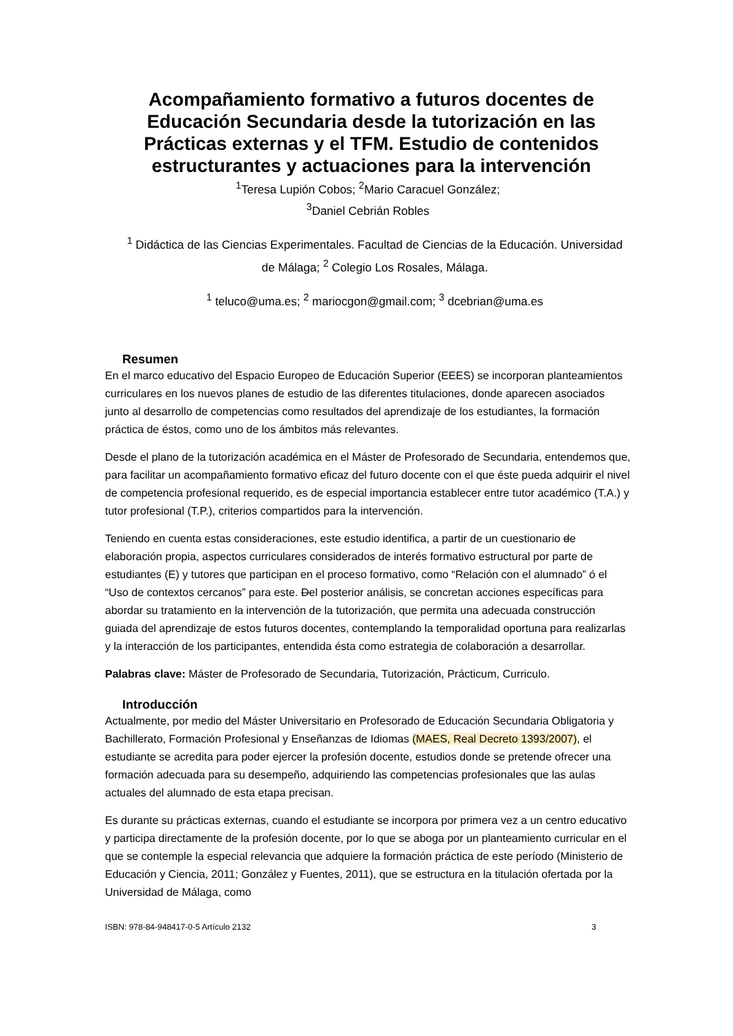Acompañamiento formativo a futuros docentes de Educación Secundaria desde la tutorización en las Prácticas externas y el TFM. Estudio de contenidos estructurantes y actuaciones para la intervención
<sup>1</sup> Teresa Lupión Cobos; <sup>2</sup>Mario Caracuel González;
<sup>3</sup> Daniel Cebrián Robles
<sup>1</sup> Didáctica de las Ciencias Experimentales. Facultad de Ciencias de la Educación. Universidad de Málaga; <sup>2</sup> Colegio Los Rosales, Málaga.
<sup>1</sup> teluco@uma.es; <sup>2</sup> mariocgon@gmail.com; <sup>3</sup> dcebrian@uma.es
Resumen
En el marco educativo del Espacio Europeo de Educación Superior (EEES) se incorporan planteamientos curriculares en los nuevos planes de estudio de las diferentes titulaciones, donde aparecen asociados junto al desarrollo de competencias como resultados del aprendizaje de los estudiantes, la formación práctica de éstos, como uno de los ámbitos más relevantes.
Desde el plano de la tutorización académica en el Máster de Profesorado de Secundaria, entendemos que, para facilitar un acompañamiento formativo eficaz del futuro docente con el que éste pueda adquirir el nivel de competencia profesional requerido, es de especial importancia establecer entre tutor académico (T.A.) y tutor profesional (T.P.), criterios compartidos para la intervención.
Teniendo en cuenta estas consideraciones, este estudio identifica, a partir de un cuestionario de elaboración propia, aspectos curriculares considerados de interés formativo estructural por parte de estudiantes (E) y tutores que participan en el proceso formativo, como “Relación con el alumnado” ó el “Uso de contextos cercanos” para este. Del posterior análisis, se concretan acciones específicas para abordar su tratamiento en la intervención de la tutorización, que permita una adecuada construcción guiada del aprendizaje de estos futuros docentes, contemplando la temporalidad oportuna para realizarlas y la interacción de los participantes, entendida ésta como estrategia de colaboración a desarrollar.
Palabras clave: Máster de Profesorado de Secundaria, Tutorización, Prácticum, Curriculo.
Introducción
Actualmente, por medio del Máster Universitario en Profesorado de Educación Secundaria Obligatoria y Bachillerato, Formación Profesional y Enseñanzas de Idiomas (MAES, Real Decreto 1393/2007), el estudiante se acredita para poder ejercer la profesión docente, estudios donde se pretende ofrecer una formación adecuada para su desempeño, adquiriendo las competencias profesionales que las aulas actuales del alumnado de esta etapa precisan.
Es durante su prácticas externas, cuando el estudiante se incorpora por primera vez a un centro educativo y participa directamente de la profesión docente, por lo que se aboga por un planteamiento curricular en el que se contemple la especial relevancia que adquiere la formación práctica de este período (Ministerio de Educación y Ciencia, 2011; González y Fuentes, 2011), que se estructura en la titulación ofertada por la Universidad de Málaga, como
ISBN: 978-84-948417-0-5 Artículo 2132 3